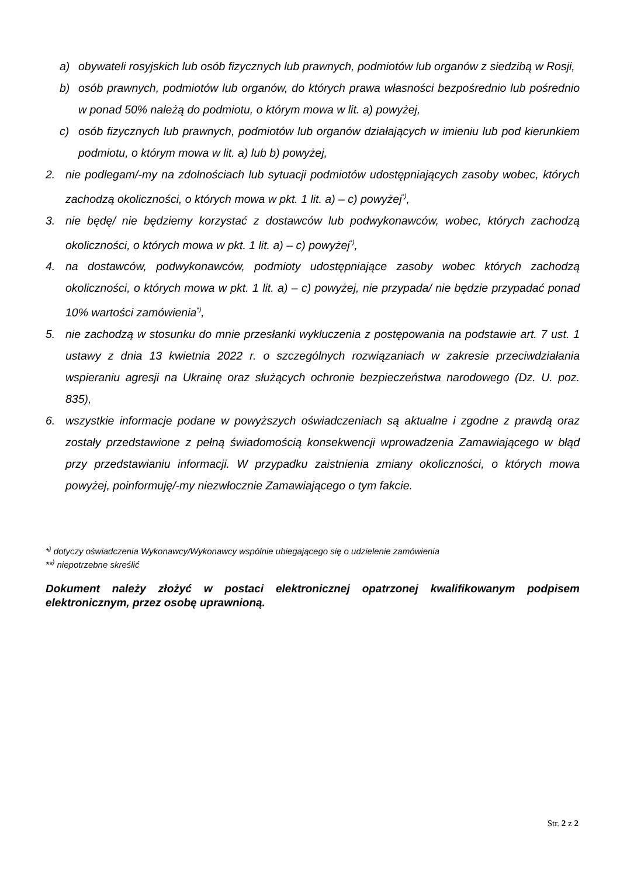a) obywateli rosyjskich lub osób fizycznych lub prawnych, podmiotów lub organów z siedzibą w Rosji,
b) osób prawnych, podmiotów lub organów, do których prawa własności bezpośrednio lub pośrednio w ponad 50% należą do podmiotu, o którym mowa w lit. a) powyżej,
c) osób fizycznych lub prawnych, podmiotów lub organów działających w imieniu lub pod kierunkiem podmiotu, o którym mowa w lit. a) lub b) powyżej,
2. nie podlegam/-my na zdolnościach lub sytuacji podmiotów udostępniających zasoby wobec, których zachodzą okoliczności, o których mowa w pkt. 1 lit. a) – c) powyżej<sup>*)</sup>,
3. nie będę/ nie będziemy korzystać z dostawców lub podwykonawców, wobec, których zachodzą okoliczności, o których mowa w pkt. 1 lit. a) – c) powyżej<sup>*)</sup>,
4. na dostawców, podwykonawców, podmioty udostępniające zasoby wobec których zachodzą okoliczności, o których mowa w pkt. 1 lit. a) – c) powyżej, nie przypada/ nie będzie przypadać ponad 10% wartości zamówienia<sup>*)</sup>,
5. nie zachodzą w stosunku do mnie przesłanki wykluczenia z postępowania na podstawie art. 7 ust. 1 ustawy z dnia 13 kwietnia 2022 r. o szczególnych rozwiązaniach w zakresie przeciwdziałania wspieraniu agresji na Ukrainę oraz służących ochronie bezpieczeństwa narodowego (Dz. U. poz. 835),
6. wszystkie informacje podane w powyższych oświadczeniach są aktualne i zgodne z prawdą oraz zostały przedstawione z pełną świadomością konsekwencji wprowadzenia Zamawiającego w błąd przy przedstawianiu informacji. W przypadku zaistnienia zmiany okoliczności, o których mowa powyżej, poinformuję/-my niezwłocznie Zamawiającego o tym fakcie.
*<sup>)</sup> dotyczy oświadczenia Wykonawcy/Wykonawcy wspólnie ubiegającego się o udzielenie zamówienia
**<sup>)</sup> niepotrzebne skreślić
Dokument należy złożyć w postaci elektronicznej opatrzonej kwalifikowanym podpisem elektronicznym, przez osobę uprawnioną.
Str. 2 z 2